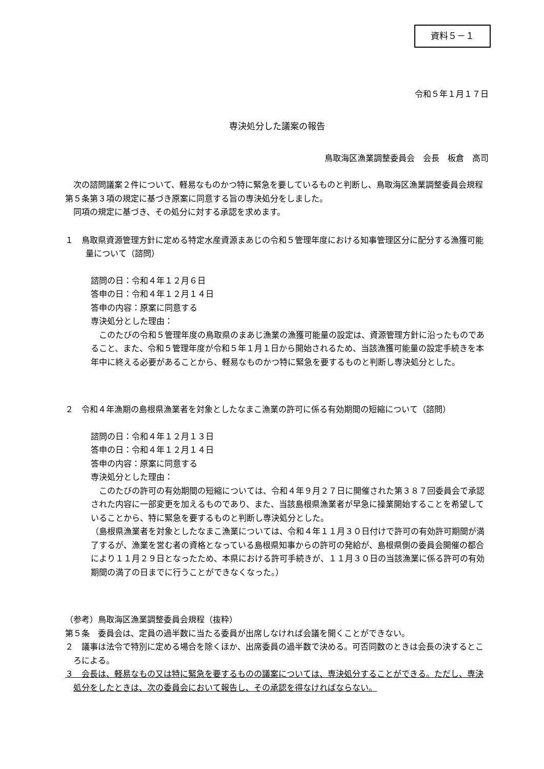資料５－１
令和５年１月１７日
専決処分した議案の報告
鳥取海区漁業調整委員会　会長　板倉　高司
次の諮問議案２件について、軽易なものかつ特に緊急を要しているものと判断し、鳥取海区漁業調整委員会規程第５条第３項の規定に基づき原案に同意する旨の専決処分をしました。
同項の規定に基づき、その処分に対する承認を求めます。
１　鳥取県資源管理方針に定める特定水産資源まあじの令和５管理年度における知事管理区分に配分する漁獲可能量について（諮問）
諮問の日：令和４年１２月６日
答申の日：令和４年１２月１４日
答申の内容：原案に同意する
専決処分とした理由：
このたびの令和５管理年度の鳥取県のまあじ漁業の漁獲可能量の設定は、資源管理方針に沿ったものであること、また、令和５管理年度が令和５年１月１日から開始されるため、当該漁獲可能量の設定手続きを本年中に終える必要があることから、軽易なものかつ特に緊急を要するものと判断し専決処分とした。
２　令和４年漁期の島根県漁業者を対象としたなまこ漁業の許可に係る有効期間の短縮について（諮問）
諮問の日：令和４年１２月１３日
答申の日：令和４年１２月１４日
答申の内容：原案に同意する
専決処分とした理由：
このたびの許可の有効期間の短縮については、令和４年９月２７日に開催された第３８７回委員会で承認された内容に一部変更を加えるものであり、また、当該島根県漁業者が早急に操業開始することを希望していることから、特に緊急を要するものと判断し専決処分とした。
（島根県漁業者を対象としたなまこ漁業については、令和４年１１月３０日付けで許可の有効許可期間が満了するが、漁業を営む者の資格となっている島根県知事からの許可の発給が、島根県側の委員会開催の都合により１１月２９日となったため、本県における許可手続きが、１１月３０日の当該漁業に係る許可の有効期間の満了の日までに行うことができなくなった。）
（参考）鳥取海区漁業調整委員会規程（抜粋）
第５条　委員会は、定員の過半数に当たる委員が出席しなければ会議を開くことができない。
２　議事は法令で特別に定める場合を除くほか、出席委員の過半数で決める。可否同数のときは会長の決するところによる。
３　会長は、軽易なもの又は特に緊急を要するものの議案については、専決処分することができる。ただし、専決処分をしたときは、次の委員会において報告し、その承認を得なければならない。